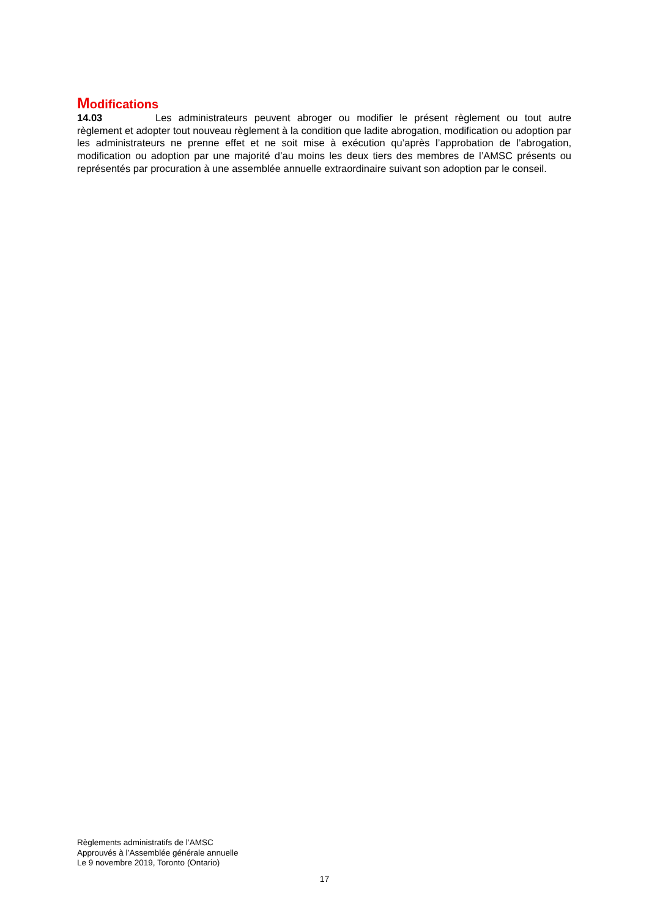Modifications
14.03 Les administrateurs peuvent abroger ou modifier le présent règlement ou tout autre règlement et adopter tout nouveau règlement à la condition que ladite abrogation, modification ou adoption par les administrateurs ne prenne effet et ne soit mise à exécution qu’après l’approbation de l’abrogation, modification ou adoption par une majorité d’au moins les deux tiers des membres de l’AMSC présents ou représentés par procuration à une assemblée annuelle extraordinaire suivant son adoption par le conseil.
Règlements administratifs de l’AMSC
Approuvés à l’Assemblée générale annuelle
Le 9 novembre 2019, Toronto (Ontario)
17